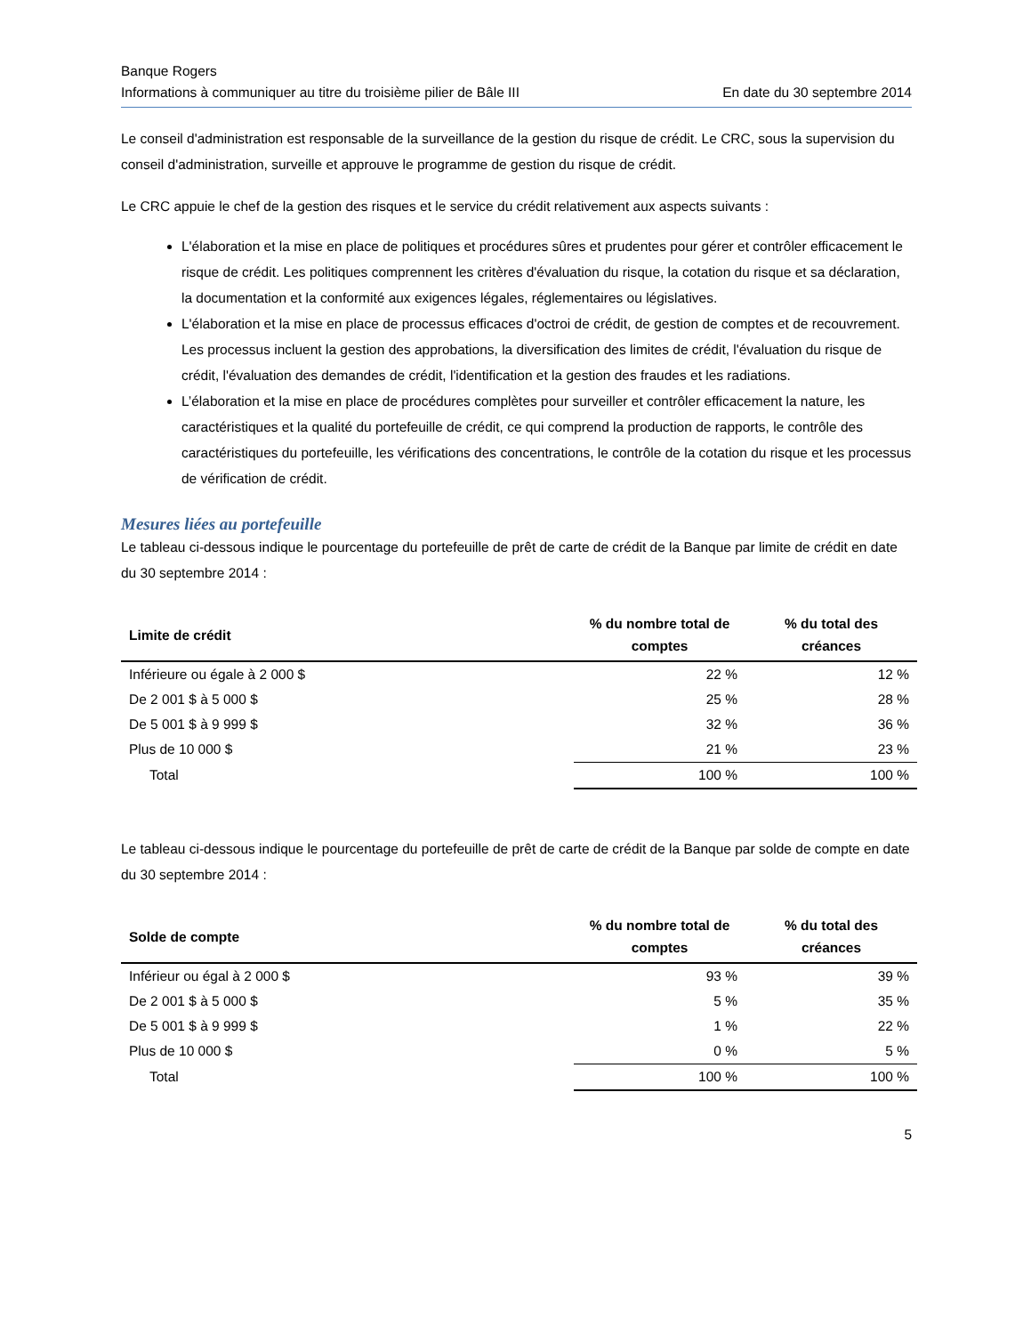Banque Rogers
Informations à communiquer au titre du troisième pilier de Bâle III En date du 30 septembre 2014
Le conseil d'administration est responsable de la surveillance de la gestion du risque de crédit. Le CRC, sous la supervision du conseil d'administration, surveille et approuve le programme de gestion du risque de crédit.
Le CRC appuie le chef de la gestion des risques et le service du crédit relativement aux aspects suivants :
L'élaboration et la mise en place de politiques et procédures sûres et prudentes pour gérer et contrôler efficacement le risque de crédit. Les politiques comprennent les critères d'évaluation du risque, la cotation du risque et sa déclaration, la documentation et la conformité aux exigences légales, réglementaires ou législatives.
L'élaboration et la mise en place de processus efficaces d'octroi de crédit, de gestion de comptes et de recouvrement. Les processus incluent la gestion des approbations, la diversification des limites de crédit, l'évaluation du risque de crédit, l'évaluation des demandes de crédit, l'identification et la gestion des fraudes et les radiations.
L’élaboration et la mise en place de procédures complètes pour surveiller et contrôler efficacement la nature, les caractéristiques et la qualité du portefeuille de crédit, ce qui comprend la production de rapports, le contrôle des caractéristiques du portefeuille, les vérifications des concentrations, le contrôle de la cotation du risque et les processus de vérification de crédit.
Mesures liées au portefeuille
Le tableau ci-dessous indique le pourcentage du portefeuille de prêt de carte de crédit de la Banque par limite de crédit en date du 30 septembre 2014 :
| Limite de crédit | % du nombre total de comptes | % du total des créances |
| --- | --- | --- |
| Inférieure ou égale à 2 000 $ | 22 % | 12 % |
| De 2 001 $ à 5 000 $ | 25 % | 28 % |
| De 5 001 $ à 9 999 $ | 32 % | 36 % |
| Plus de 10 000 $ | 21 % | 23 % |
| Total | 100 % | 100 % |
Le tableau ci-dessous indique le pourcentage du portefeuille de prêt de carte de crédit de la Banque par solde de compte en date du 30 septembre 2014 :
| Solde de compte | % du nombre total de comptes | % du total des créances |
| --- | --- | --- |
| Inférieur ou égal à 2 000 $ | 93 % | 39 % |
| De 2 001 $ à 5 000 $ | 5 % | 35 % |
| De 5 001 $ à 9 999 $ | 1 % | 22 % |
| Plus de 10 000 $ | 0 % | 5 % |
| Total | 100 % | 100 % |
5